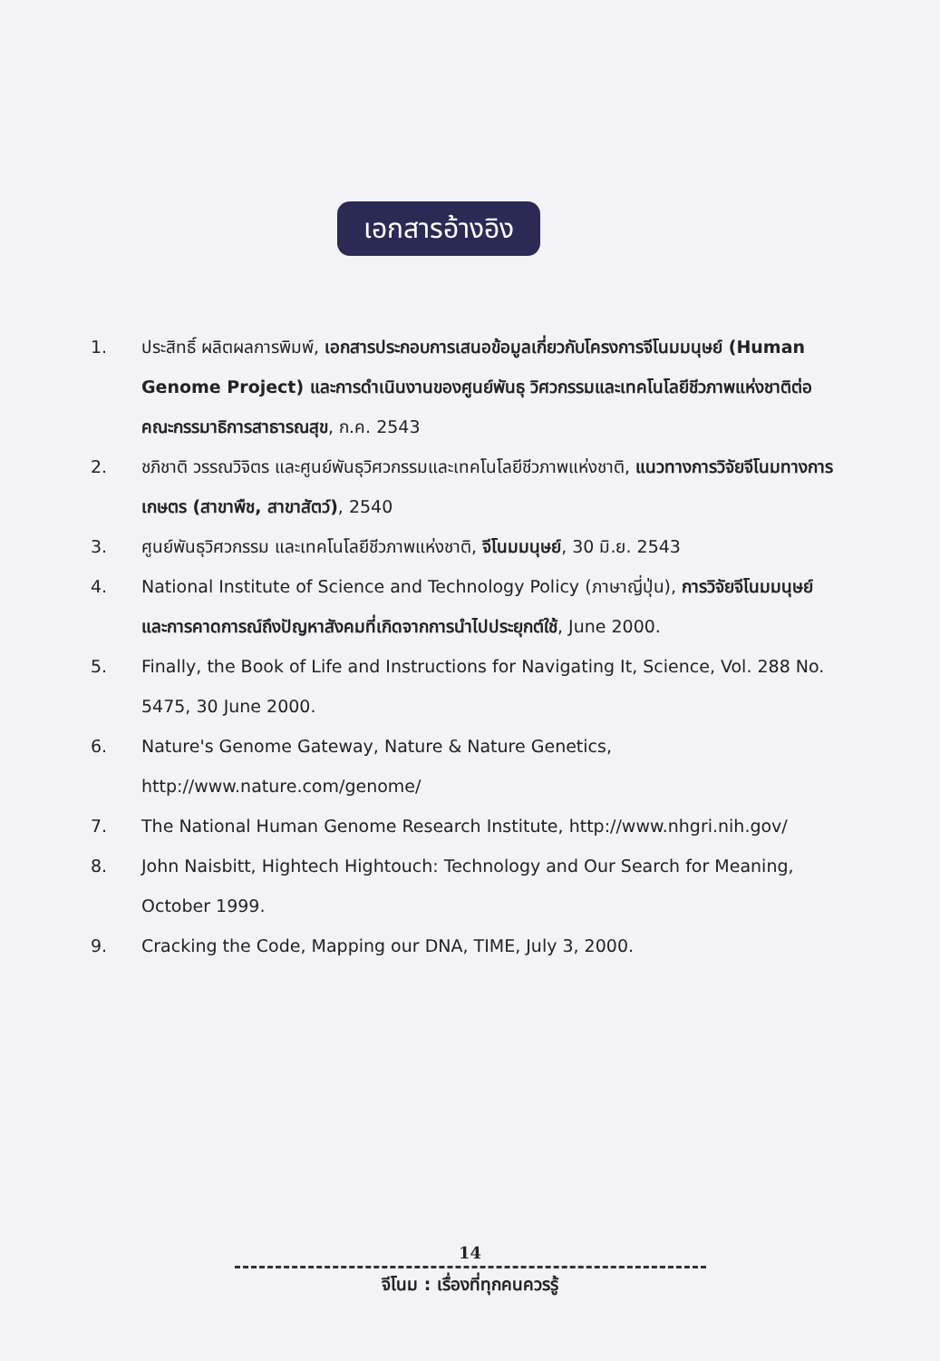เอกสารอ้างอิง
1. ประสิทธิ์ ผลิตผลการพิมพ์, เอกสารประกอบการเสนอข้อมูลเกี่ยวกับโครงการจีโนมมนุษย์ (Human Genome Project) และการดำเนินงานของศูนย์พันธุ วิศวกรรมและเทคโนโลยีชีวภาพแห่งชาติต่อคณะกรรมาธิการสาธารณสุข, ก.ค. 2543
2. ชภิชาติ วรรณวิจิตร และศูนย์พันธุวิศวกรรมและเทคโนโลยีชีวภาพแห่งชาติ, แนวทางการวิจัยจีโนมทางการเกษตร (สาขาพืช, สาขาสัตว์), 2540
3. ศูนย์พันธุวิศวกรรม และเทคโนโลยีชีวภาพแห่งชาติ, จีโนมมนุษย์, 30 มิ.ย. 2543
4. National Institute of Science and Technology Policy (ภาษาญี่ปุ่น), การวิจัยจีโนมมนุษย์และการคาดการณ์ถึงปัญหาสังคมที่เกิดจากการนำไปประยุกต์ใช้, June 2000.
5. Finally, the Book of Life and Instructions for Navigating It, Science, Vol. 288 No. 5475, 30 June 2000.
6. Nature's Genome Gateway, Nature & Nature Genetics, http://www.nature.com/genome/
7. The National Human Genome Research Institute, http://www.nhgri.nih.gov/
8. John Naisbitt, Hightech Hightouch: Technology and Our Search for Meaning, October 1999.
9. Cracking the Code, Mapping our DNA, TIME, July 3, 2000.
14
จีโนม : เรื่องที่ทุกคนควรรู้